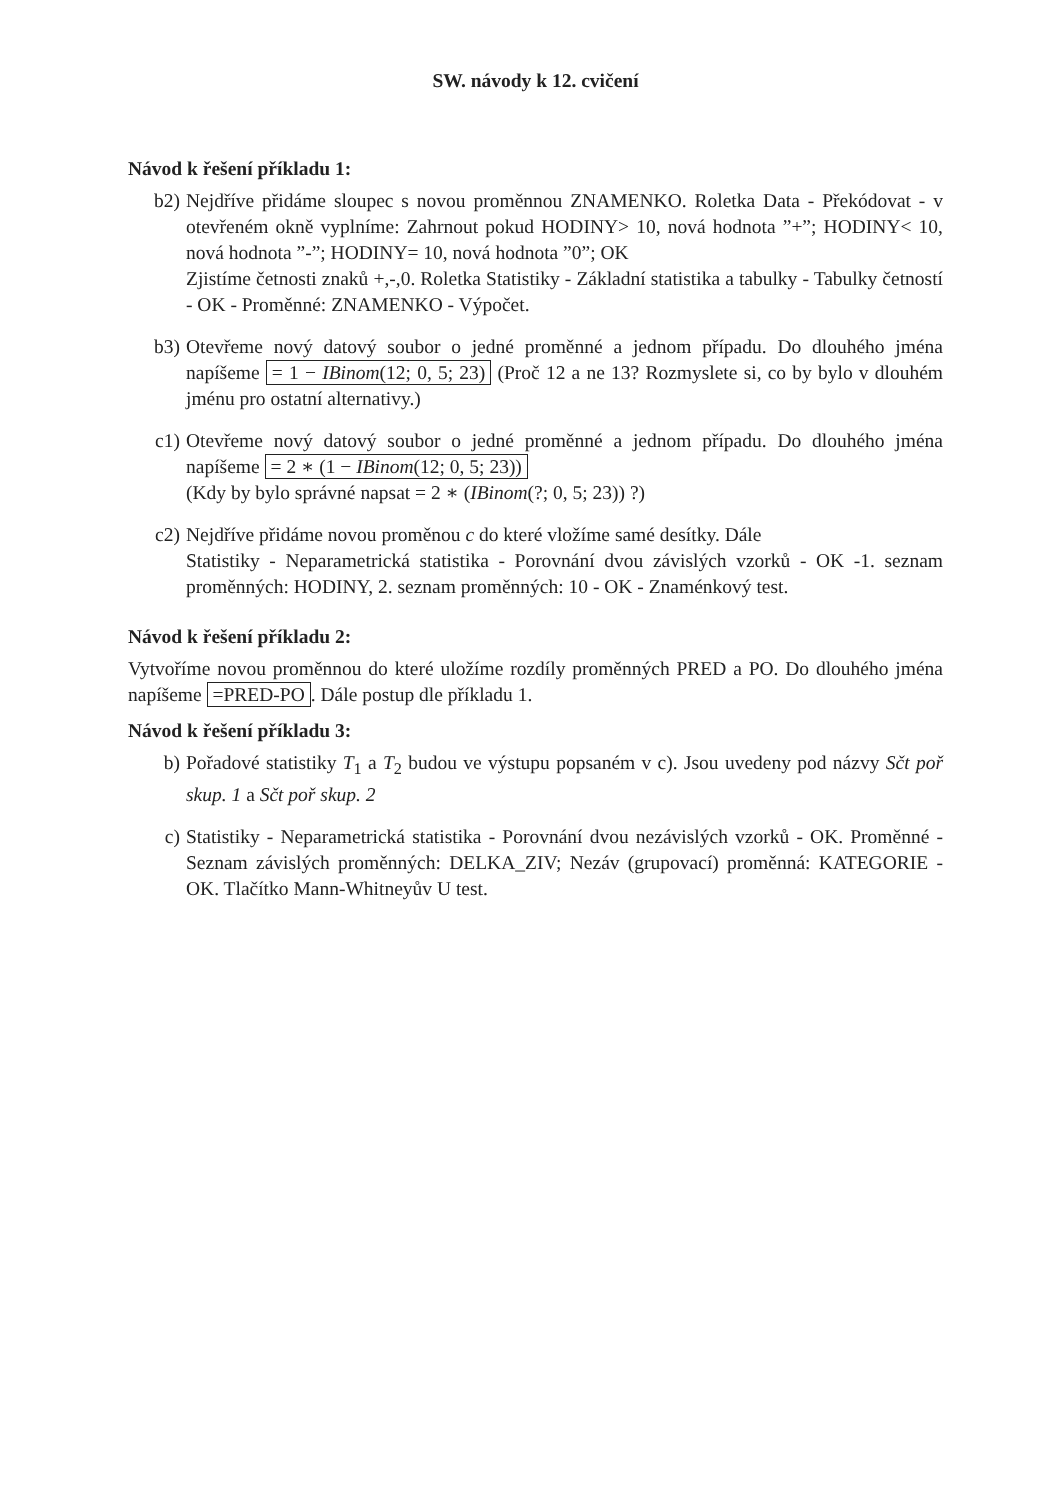SW. návody k 12. cvičení
Návod k řešení příkladu 1:
b2) Nejdříve přidáme sloupec s novou proměnnou ZNAMENKO. Roletka Data - Překódovat - v otevřeném okně vyplníme: Zahrnout pokud HODINY> 10, nová hodnota ”+”; HODINY< 10, nová hodnota ”-”; HODINY= 10, nová hodnota ”0”; OK
Zjistíme četnosti znaků +,-,0. Roletka Statistiky - Základní statistika a tabulky - Tabulky četností - OK - Proměnné: ZNAMENKO - Výpočet.
b3) Otevřeme nový datový soubor o jedné proměnné a jednom případu. Do dlouhého jména napíšeme = 1 − IBinom(12; 0, 5; 23) (Proč 12 a ne 13? Rozmyslete si, co by bylo v dlouhém jménu pro ostatní alternativy.)
c1) Otevřeme nový datový soubor o jedné proměnné a jednom případu. Do dlouhého jména napíšeme = 2 ∗ (1 − IBinom(12; 0, 5; 23))
(Kdy by bylo správné napsat = 2 ∗ (IBinom(?; 0, 5; 23)) ?)
c2) Nejdříve přidáme novou proměnou c do které vložíme samé desítky. Dále
Statistiky - Neparametrická statistika - Porovnání dvou závislých vzorků - OK -1. seznam proměnných: HODINY, 2. seznam proměnných: 10 - OK - Znaménkový test.
Návod k řešení příkladu 2:
Vytvoříme novou proměnnou do které uložíme rozdíly proměnných PRED a PO. Do dlouhého jména napíšeme =PRED-PO. Dále postup dle příkladu 1.
Návod k řešení příkladu 3:
b) Pořadové statistiky T<sub>1</sub> a T<sub>2</sub> budou ve výstupu popsaném v c). Jsou uvedeny pod názvy Sčt poř skup. 1 a Sčt poř skup. 2
c) Statistiky - Neparametrická statistika - Porovnání dvou nezávislých vzorků - OK. Proměnné - Seznam závislých proměnných: DELKA_ZIV; Nezáv (grupovací) proměnná: KATEGORIE - OK. Tlačítko Mann-Whitneyův U test.